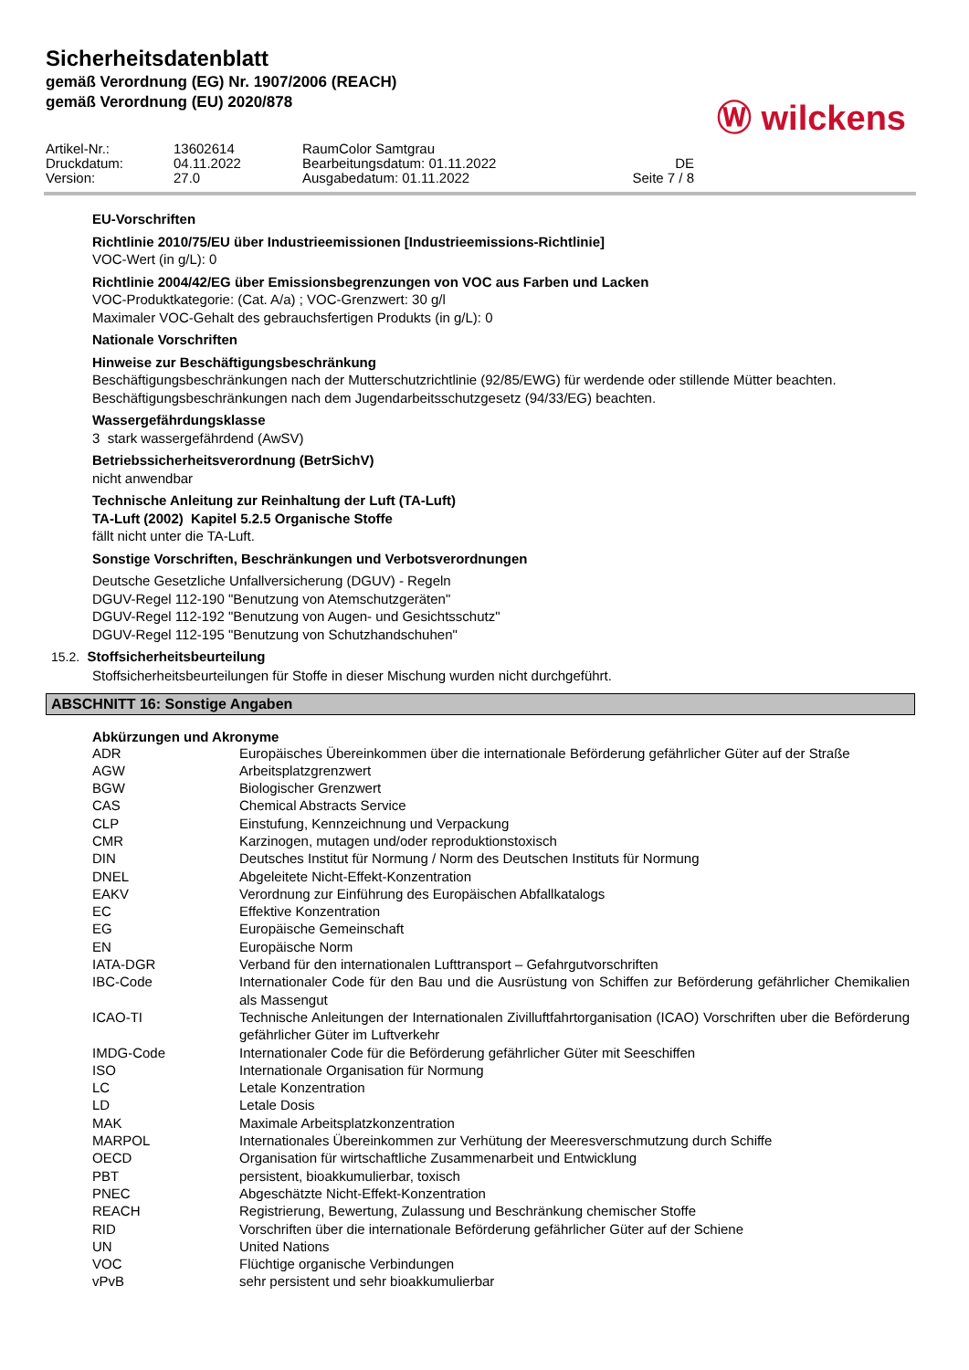Sicherheitsdatenblatt
gemäß Verordnung (EG) Nr. 1907/2006 (REACH)
gemäß Verordnung (EU) 2020/878
Ⓦ wilckens
| Artikel-Nr.: | 13602614 | RaumColor Samtgrau | |
| Druckdatum: | 04.11.2022 | Bearbeitungsdatum: 01.11.2022 | DE |
| Version: | 27.0 | Ausgabedatum: 01.11.2022 | Seite 7 / 8 |
EU-Vorschriften
Richtlinie 2010/75/EU über Industrieemissionen [Industrieemissions-Richtlinie]
VOC-Wert (in g/L): 0
Richtlinie 2004/42/EG über Emissionsbegrenzungen von VOC aus Farben und Lacken
VOC-Produktkategorie: (Cat. A/a) ; VOC-Grenzwert: 30 g/l
Maximaler VOC-Gehalt des gebrauchsfertigen Produkts (in g/L): 0
Nationale Vorschriften
Hinweise zur Beschäftigungsbeschränkung
Beschäftigungsbeschränkungen nach der Mutterschutzrichtlinie (92/85/EWG) für werdende oder stillende Mütter beachten.
Beschäftigungsbeschränkungen nach dem Jugendarbeitsschutzgesetz (94/33/EG) beachten.
Wassergefährdungsklasse
3 stark wassergefährdend (AwSV)
Betriebssicherheitsverordnung (BetrSichV)
nicht anwendbar
Technische Anleitung zur Reinhaltung der Luft (TA-Luft)
TA-Luft (2002) Kapitel 5.2.5 Organische Stoffe
fällt nicht unter die TA-Luft.
Sonstige Vorschriften, Beschränkungen und Verbotsverordnungen
Deutsche Gesetzliche Unfallversicherung (DGUV) - Regeln
DGUV-Regel 112-190 "Benutzung von Atemschutzgeräten"
DGUV-Regel 112-192 "Benutzung von Augen- und Gesichtsschutz"
DGUV-Regel 112-195 "Benutzung von Schutzhandschuhen"
15.2. Stoffsicherheitsbeurteilung
Stoffsicherheitsbeurteilungen für Stoffe in dieser Mischung wurden nicht durchgeführt.
ABSCHNITT 16: Sonstige Angaben
Abkürzungen und Akronyme
| ADR | Europäisches Übereinkommen über die internationale Beförderung gefährlicher Güter auf der Straße |
| AGW | Arbeitsplatzgrenzwert |
| BGW | Biologischer Grenzwert |
| CAS | Chemical Abstracts Service |
| CLP | Einstufung, Kennzeichnung und Verpackung |
| CMR | Karzinogen, mutagen und/oder reproduktionstoxisch |
| DIN | Deutsches Institut für Normung / Norm des Deutschen Instituts für Normung |
| DNEL | Abgeleitete Nicht-Effekt-Konzentration |
| EAKV | Verordnung zur Einführung des Europäischen Abfallkatalogs |
| EC | Effektive Konzentration |
| EG | Europäische Gemeinschaft |
| EN | Europäische Norm |
| IATA-DGR | Verband für den internationalen Lufttransport – Gefahrgutvorschriften |
| IBC-Code | Internationaler Code für den Bau und die Ausrüstung von Schiffen zur Beförderung gefährlicher Chemikalien als Massengut |
| ICAO-TI | Technische Anleitungen der Internationalen Zivilluftfahrtorganisation (ICAO) Vorschriften uber die Beförderung gefährlicher Güter im Luftverkehr |
| IMDG-Code | Internationaler Code für die Beförderung gefährlicher Güter mit Seeschiffen |
| ISO | Internationale Organisation für Normung |
| LC | Letale Konzentration |
| LD | Letale Dosis |
| MAK | Maximale Arbeitsplatzkonzentration |
| MARPOL | Internationales Übereinkommen zur Verhütung der Meeresverschmutzung durch Schiffe |
| OECD | Organisation für wirtschaftliche Zusammenarbeit und Entwicklung |
| PBT | persistent, bioakkumulierbar, toxisch |
| PNEC | Abgeschätzte Nicht-Effekt-Konzentration |
| REACH | Registrierung, Bewertung, Zulassung und Beschränkung chemischer Stoffe |
| RID | Vorschriften über die internationale Beförderung gefährlicher Güter auf der Schiene |
| UN | United Nations |
| VOC | Flüchtige organische Verbindungen |
| vPvB | sehr persistent und sehr bioakkumulierbar |